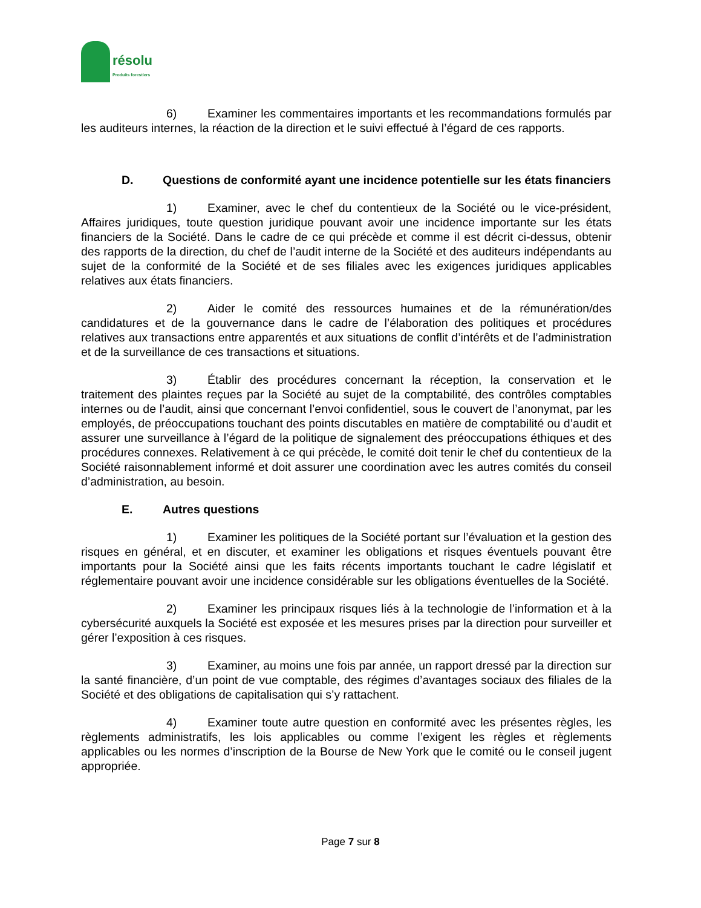résolu
Produits forestiers
6) Examiner les commentaires importants et les recommandations formulés par les auditeurs internes, la réaction de la direction et le suivi effectué à l’égard de ces rapports.
D. Questions de conformité ayant une incidence potentielle sur les états financiers
1) Examiner, avec le chef du contentieux de la Société ou le vice-président, Affaires juridiques, toute question juridique pouvant avoir une incidence importante sur les états financiers de la Société. Dans le cadre de ce qui précède et comme il est décrit ci-dessus, obtenir des rapports de la direction, du chef de l’audit interne de la Société et des auditeurs indépendants au sujet de la conformité de la Société et de ses filiales avec les exigences juridiques applicables relatives aux états financiers.
2) Aider le comité des ressources humaines et de la rémunération/des candidatures et de la gouvernance dans le cadre de l’élaboration des politiques et procédures relatives aux transactions entre apparentés et aux situations de conflit d’intérêts et de l’administration et de la surveillance de ces transactions et situations.
3) Établir des procédures concernant la réception, la conservation et le traitement des plaintes reçues par la Société au sujet de la comptabilité, des contrôles comptables internes ou de l’audit, ainsi que concernant l’envoi confidentiel, sous le couvert de l’anonymat, par les employés, de préoccupations touchant des points discutables en matière de comptabilité ou d’audit et assurer une surveillance à l’égard de la politique de signalement des préoccupations éthiques et des procédures connexes. Relativement à ce qui précède, le comité doit tenir le chef du contentieux de la Société raisonnablement informé et doit assurer une coordination avec les autres comités du conseil d’administration, au besoin.
E. Autres questions
1) Examiner les politiques de la Société portant sur l’évaluation et la gestion des risques en général, et en discuter, et examiner les obligations et risques éventuels pouvant être importants pour la Société ainsi que les faits récents importants touchant le cadre législatif et réglementaire pouvant avoir une incidence considérable sur les obligations éventuelles de la Société.
2) Examiner les principaux risques liés à la technologie de l’information et à la cybersécurité auxquels la Société est exposée et les mesures prises par la direction pour surveiller et gérer l’exposition à ces risques.
3) Examiner, au moins une fois par année, un rapport dressé par la direction sur la santé financière, d’un point de vue comptable, des régimes d’avantages sociaux des filiales de la Société et des obligations de capitalisation qui s’y rattachent.
4) Examiner toute autre question en conformité avec les présentes règles, les règlements administratifs, les lois applicables ou comme l’exigent les règles et règlements applicables ou les normes d’inscription de la Bourse de New York que le comité ou le conseil jugent appropriée.
Page 7 sur 8